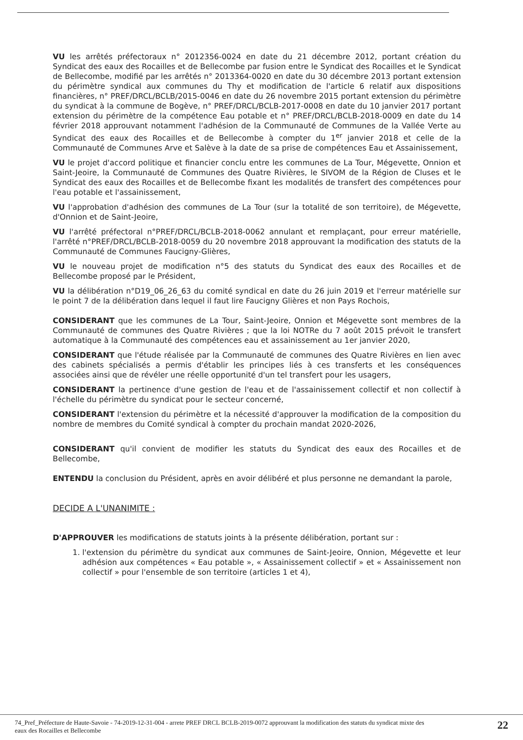VU les arrêtés préfectoraux n° 2012356-0024 en date du 21 décembre 2012, portant création du Syndicat des eaux des Rocailles et de Bellecombe par fusion entre le Syndicat des Rocailles et le Syndicat de Bellecombe, modifié par les arrêtés n° 2013364-0020 en date du 30 décembre 2013 portant extension du périmètre syndical aux communes du Thy et modification de l'article 6 relatif aux dispositions financières, n° PREF/DRCL/BCLB/2015-0046 en date du 26 novembre 2015 portant extension du périmètre du syndicat à la commune de Bogève, n° PREF/DRCL/BCLB-2017-0008 en date du 10 janvier 2017 portant extension du périmètre de la compétence Eau potable et n° PREF/DRCL/BCLB-2018-0009 en date du 14 février 2018 approuvant notamment l'adhésion de la Communauté de Communes de la Vallée Verte au Syndicat des eaux des Rocailles et de Bellecombe à compter du 1<sup>er</sup> janvier 2018 et celle de la Communauté de Communes Arve et Salève à la date de sa prise de compétences Eau et Assainissement,
VU le projet d'accord politique et financier conclu entre les communes de La Tour, Mégevette, Onnion et Saint-Jeoire, la Communauté de Communes des Quatre Rivières, le SIVOM de la Région de Cluses et le Syndicat des eaux des Rocailles et de Bellecombe fixant les modalités de transfert des compétences pour l'eau potable et l'assainissement,
VU l'approbation d'adhésion des communes de La Tour (sur la totalité de son territoire), de Mégevette, d'Onnion et de Saint-Jeoire,
VU l'arrêté préfectoral n°PREF/DRCL/BCLB-2018-0062 annulant et remplaçant, pour erreur matérielle, l'arrêté n°PREF/DRCL/BCLB-2018-0059 du 20 novembre 2018 approuvant la modification des statuts de la Communauté de Communes Faucigny-Glières,
VU le nouveau projet de modification n°5 des statuts du Syndicat des eaux des Rocailles et de Bellecombe proposé par le Président,
VU la délibération n°D19_06_26_63 du comité syndical en date du 26 juin 2019 et l'erreur matérielle sur le point 7 de la délibération dans lequel il faut lire Faucigny Glières et non Pays Rochois,
CONSIDERANT que les communes de La Tour, Saint-Jeoire, Onnion et Mégevette sont membres de la Communauté de communes des Quatre Rivières ; que la loi NOTRe du 7 août 2015 prévoit le transfert automatique à la Communauté des compétences eau et assainissement au 1er janvier 2020,
CONSIDERANT que l'étude réalisée par la Communauté de communes des Quatre Rivières en lien avec des cabinets spécialisés a permis d'établir les principes liés à ces transferts et les conséquences associées ainsi que de révéler une réelle opportunité d'un tel transfert pour les usagers,
CONSIDERANT la pertinence d'une gestion de l'eau et de l'assainissement collectif et non collectif à l'échelle du périmètre du syndicat pour le secteur concerné,
CONSIDERANT l'extension du périmètre et la nécessité d'approuver la modification de la composition du nombre de membres du Comité syndical à compter du prochain mandat 2020-2026,
CONSIDERANT qu'il convient de modifier les statuts du Syndicat des eaux des Rocailles et de Bellecombe,
ENTENDU la conclusion du Président, après en avoir délibéré et plus personne ne demandant la parole,
DECIDE A L'UNANIMITE :
D'APPROUVER les modifications de statuts joints à la présente délibération, portant sur :
1. l'extension du périmètre du syndicat aux communes de Saint-Jeoire, Onnion, Mégevette et leur adhésion aux compétences « Eau potable », « Assainissement collectif » et « Assainissement non collectif » pour l'ensemble de son territoire (articles 1 et 4),
74_Pref_Préfecture de Haute-Savoie - 74-2019-12-31-004 - arrete PREF DRCL BCLB-2019-0072 approuvant la modification des statuts du syndicat mixte des
eaux des Rocailles et Bellecombe 22